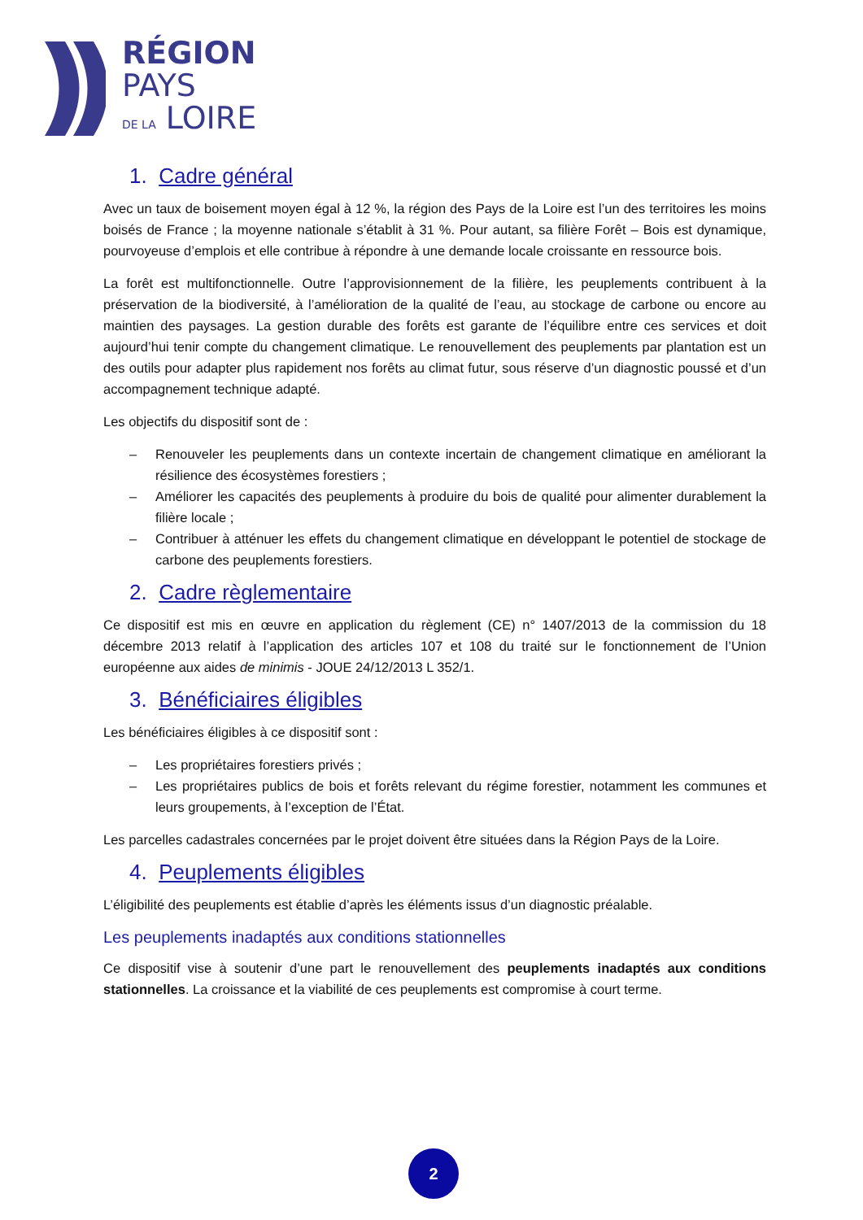RÉGION
PAYS
DE LA LOIRE
1. Cadre général
Avec un taux de boisement moyen égal à 12 %, la région des Pays de la Loire est l’un des territoires les moins boisés de France ; la moyenne nationale s’établit à 31 %. Pour autant, sa filière Forêt – Bois est dynamique, pourvoyeuse d’emplois et elle contribue à répondre à une demande locale croissante en ressource bois.
La forêt est multifonctionnelle. Outre l’approvisionnement de la filière, les peuplements contribuent à la préservation de la biodiversité, à l’amélioration de la qualité de l’eau, au stockage de carbone ou encore au maintien des paysages. La gestion durable des forêts est garante de l’équilibre entre ces services et doit aujourd’hui tenir compte du changement climatique. Le renouvellement des peuplements par plantation est un des outils pour adapter plus rapidement nos forêts au climat futur, sous réserve d’un diagnostic poussé et d’un accompagnement technique adapté.
Les objectifs du dispositif sont de :
– Renouveler les peuplements dans un contexte incertain de changement climatique en améliorant la résilience des écosystèmes forestiers ;
– Améliorer les capacités des peuplements à produire du bois de qualité pour alimenter durablement la filière locale ;
– Contribuer à atténuer les effets du changement climatique en développant le potentiel de stockage de carbone des peuplements forestiers.
2. Cadre règlementaire
Ce dispositif est mis en œuvre en application du règlement (CE) n° 1407/2013 de la commission du 18 décembre 2013 relatif à l’application des articles 107 et 108 du traité sur le fonctionnement de l’Union européenne aux aides de minimis - JOUE 24/12/2013 L 352/1.
3. Bénéficiaires éligibles
Les bénéficiaires éligibles à ce dispositif sont :
– Les propriétaires forestiers privés ;
– Les propriétaires publics de bois et forêts relevant du régime forestier, notamment les communes et leurs groupements, à l’exception de l’État.
Les parcelles cadastrales concernées par le projet doivent être situées dans la Région Pays de la Loire.
4. Peuplements éligibles
L’éligibilité des peuplements est établie d’après les éléments issus d’un diagnostic préalable.
Les peuplements inadaptés aux conditions stationnelles
Ce dispositif vise à soutenir d’une part le renouvellement des peuplements inadaptés aux conditions stationnelles. La croissance et la viabilité de ces peuplements est compromise à court terme.
2